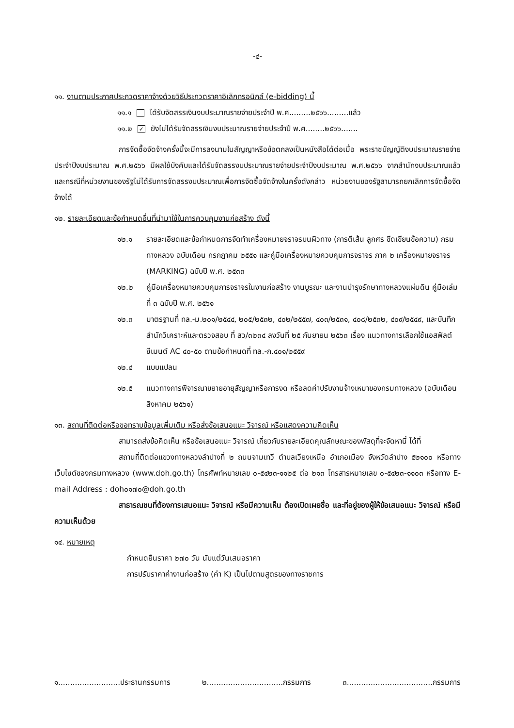-๔-
๑๑. งานตามประกาศประกวดราคาจ้างด้วยวิธีประกวดราคาอิเล็กทรอนิกส์ (e-bidding) นี้
๑๑.๑ ได้รับจัดสรรเงินงบประมาณรายจ่ายประจำปี พ.ศ.........๒๕๖๖.........แล้ว
๑๑.๒ ✓ ยังไม่ได้รับจัดสรรเงินงบประมาณรายจ่ายประจำปี พ.ศ........๒๕๖๖.......
การจัดซื้อจัดจ้างครั้งนี้จะมีการลงนามในสัญญาหรือข้อตกลงเป็นหนังสือได้ต่อเมื่อ พระราชบัญญัติงบประมาณรายจ่ายประจำปีงบประมาณ พ.ศ.๒๕๖๖ มีผลใช้บังคับและได้รับจัดสรรงบประมาณรายจ่ายประจำปีงบประมาณ พ.ศ.๒๕๖๖ จากสำนักงบประมาณแล้ว และกรณีที่หน่วยงานของรัฐไม่ได้รับการจัดสรรงบประมาณเพื่อการจัดซื้อจัดจ้างในครั้งดังกล่าว หน่วยงานของรัฐสามารถยกเลิกการจัดซื้อจัดจ้างได้
๑๒. รายละเอียดและข้อกำหนดอื่นที่นำมาใช้ในการควบคุมงานก่อสร้าง ดังนี้
๑๒.๑ รายละเอียดและข้อกำหนดการจัดทำเครื่องหมายจราจรบนผิวทาง (การตีเส้น ลูกศร ขีดเขียนข้อความ) กรมทางหลวง ฉบับเดือน กรกฎาคม ๒๕๕๑ และคู่มือเครื่องหมายควบคุมการจราจร ภาค ๒ เครื่องหมายจราจร (MARKING) ฉบับปี พ.ศ. ๒๕๓๓
๑๒.๒ คู่มือเครื่องหมายควบคุมการจราจรในงานก่อสร้าง งานบูรณะ และงานบำรุงรักษาทางหลวงแผ่นดิน คู่มือเล่มที่ ๓ ฉบับปี พ.ศ. ๒๕๖๑
๑๒.๓ มาตรฐานที่ ทล.-ม.๒๐๑/๒๕๔๔, ๒๐๕/๒๕๓๒, ๔๐๒/๒๕๕๗, ๔๐๓/๒๕๓๑, ๔๐๘/๒๕๓๒, ๔๐๙/๒๕๔๙, และบันทึก สำนักวิเคราะห์และตรวจสอบ ที่ สว/๓๒๓๔ ลงวันที่ ๒๕ กันยายน ๒๕๖๓ เรื่อง แนวทางการเลือกใช้แอสฟัลต์ซีเมนต์ AC ๔๐-๕๐ ตามข้อกำหนดที่ ทล.-ก.๔๐๑/๒๕๕๙
๑๒.๔ แบบแปลน
๑๒.๕ แนวทางการพิจารณาขยายอายุสัญญาหรือการงด หรือลดค่าปรับงานจ้างเหมาของกรมทางหลวง (ฉบับเดือน สิงหาคม ๒๕๖๑)
๑๓. สถานที่ติดต่อหรือขอทราบข้อมูลเพิ่มเติม หรือส่งข้อเสนอแนะ วิจารณ์ หรือแสดงความคิดเห็น
สามารถส่งข้อคิดเห็น หรือข้อเสนอแนะ วิจารณ์ เกี่ยวกับรายละเอียดคุณลักษณะของพัสดุที่จะจัดหานี้ ได้ที่
สถานที่ติดต่อแขวงทางหลวงลำปางที่ ๒ ถนนจามเทวี ตำบลเวียงเหนือ อำเภอเมือง จังหวัดลำปาง ๕๒๑๐๐ หรือทางเว็บไซต์ของกรมทางหลวง (www.doh.go.th) โทรศัพท์หมายเลข ๐-๕๔๒๓-๑๑๒๕ ต่อ ๒๑๓ โทรสารหมายเลข ๐-๕๔๒๓-๑๑๐๓ หรือทาง E-mail Address : doh๐๑๗๐@doh.go.th
สาธารณชนที่ต้องการเสนอแนะ วิจารณ์ หรือมีความเห็น ต้องเปิดเผยชื่อ และที่อยู่ของผู้ให้ข้อเสนอแนะ วิจารณ์ หรือมีความเห็นด้วย
๑๔. หมายเหตุ
กำหนดยืนราคา ๒๗๐ วัน นับแต่วันเสนอราคา
การปรับราคาค่างานก่อสร้าง (ค่า K) เป็นไปตามสูตรของทางราชการ
๑..........................ประธานกรรมการ ๒................................กรรมการ ๓....................................กรรมการ